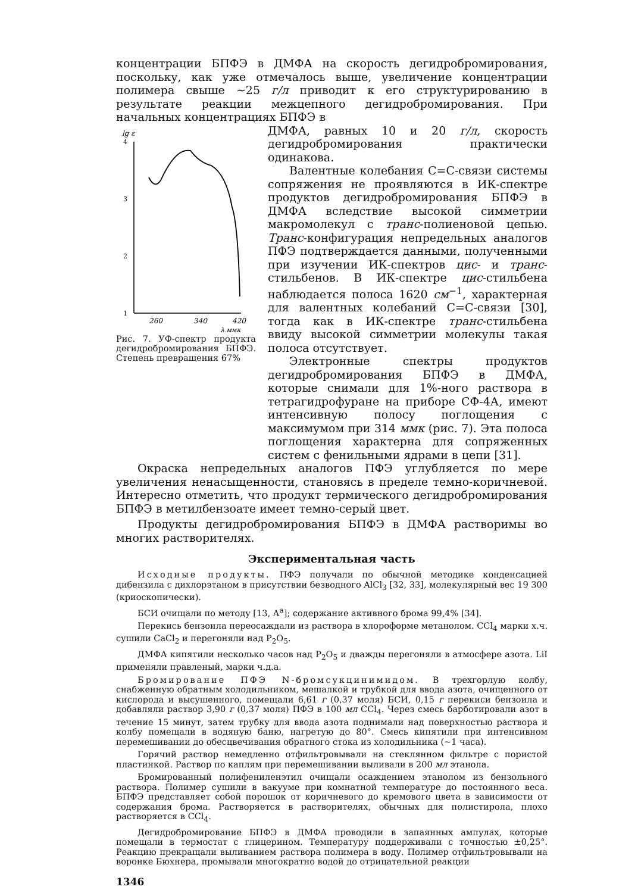концентрации БПФЭ в ДМФА на скорость дегидробромирования, поскольку, как уже отмечалось выше, увеличение концентрации полимера свыше ~25 г/л приводит к его структурированию в результате реакции межцепного дегидробромирования. При начальных концентрациях БПФЭ в
lg ε
4
3
2
1
260
340
420
λ,ммк
Рис. 7. УФ-спектр продукта дегидробромирования БПФЭ. Степень превращения 67%
ДМФА, равных 10 и 20 г/л, скорость дегидробромирования практически одинакова.
Валентные колебания С=С-связи системы сопряжения не проявляются в ИК-спектре продуктов дегидробромирования БПФЭ в ДМФА вследствие высокой симметрии макромолекул с транс-полиеновой цепью. Транс-конфигурация непредельных аналогов ПФЭ подтверждается данными, полученными при изучении ИК-спектров цис- и транс-стильбенов. В ИК-спектре цис-стильбена наблюдается полоса 1620 см<sup>−1</sup>, характерная для валентных колебаний С=С-связи [30], тогда как в ИК-спектре транс-стильбена ввиду высокой симметрии молекулы такая полоса отсутствует.
Электронные спектры продуктов дегидробромирования БПФЭ в ДМФА, которые снимали для 1%-ного раствора в тетрагидрофуране на приборе СФ-4А, имеют интенсивную полосу поглощения с максимумом при 314 ммк (рис. 7). Эта полоса поглощения характерна для сопряженных систем с фенильными ядрами в цепи [31].
Окраска непредельных аналогов ПФЭ углубляется по мере увеличения ненасыщенности, становясь в пределе темно-коричневой. Интересно отметить, что продукт термического дегидробромирования БПФЭ в метилбензоате имеет темно-серый цвет.
Продукты дегидробромирования БПФЭ в ДМФА растворимы во многих растворителях.
Экспериментальная часть
Исходные продукты. ПФЭ получали по обычной методике конденсацией дибензила с дихлорэтаном в присутствии безводного AlCl<sub>3</sub> [32, 33], молекулярный вес 19 300 (криоскопически).
БСИ очищали по методу [13, А<sup>а</sup>]; содержание активного брома 99,4% [34].
Перекись бензоила переосаждали из раствора в хлороформе метанолом. CCl<sub>4</sub> марки х.ч. сушили CaCl<sub>2</sub> и перегоняли над P<sub>2</sub>O<sub>5</sub>.
ДМФА кипятили несколько часов над P<sub>2</sub>O<sub>5</sub> и дважды перегоняли в атмосфере азота. LiI применяли правленый, марки ч.д.а.
Бромирование ПФЭ N-бромсукцинимидом. В трехгорлую колбу, снабженную обратным холодильником, мешалкой и трубкой для ввода азота, очищенного от кислорода и высушенного, помещали 6,61 г (0,37 моля) БСИ, 0,15 г перекиси бензоила и добавляли раствор 3,90 г (0,37 моля) ПФЭ в 100 мл CCl<sub>4</sub>. Через смесь барботировали азот в течение 15 минут, затем трубку для ввода азота поднимали над поверхностью раствора и колбу помещали в водяную баню, нагретую до 80°. Смесь кипятили при интенсивном перемешивании до обесцвечивания обратного стока из холодильника (~1 часа).
Горячий раствор немедленно отфильтровывали на стеклянном фильтре с пористой пластинкой. Раствор по каплям при перемешивании выливали в 200 мл этанола.
Бромированный полифениленэтил очищали осаждением этанолом из бензольного раствора. Полимер сушили в вакууме при комнатной температуре до постоянного веса. БПФЭ представляет собой порошок от коричневого до кремового цвета в зависимости от содержания брома. Растворяется в растворителях, обычных для полистирола, плохо растворяется в CCl<sub>4</sub>.
Дегидробромирование БПФЭ в ДМФА проводили в запаянных ампулах, которые помещали в термостат с глицерином. Температуру поддерживали с точностью ±0,25°. Реакцию прекращали выливанием раствора полимера в воду. Полимер отфильтровывали на воронке Бюхнера, промывали многократно водой до отрицательной реакции
1346